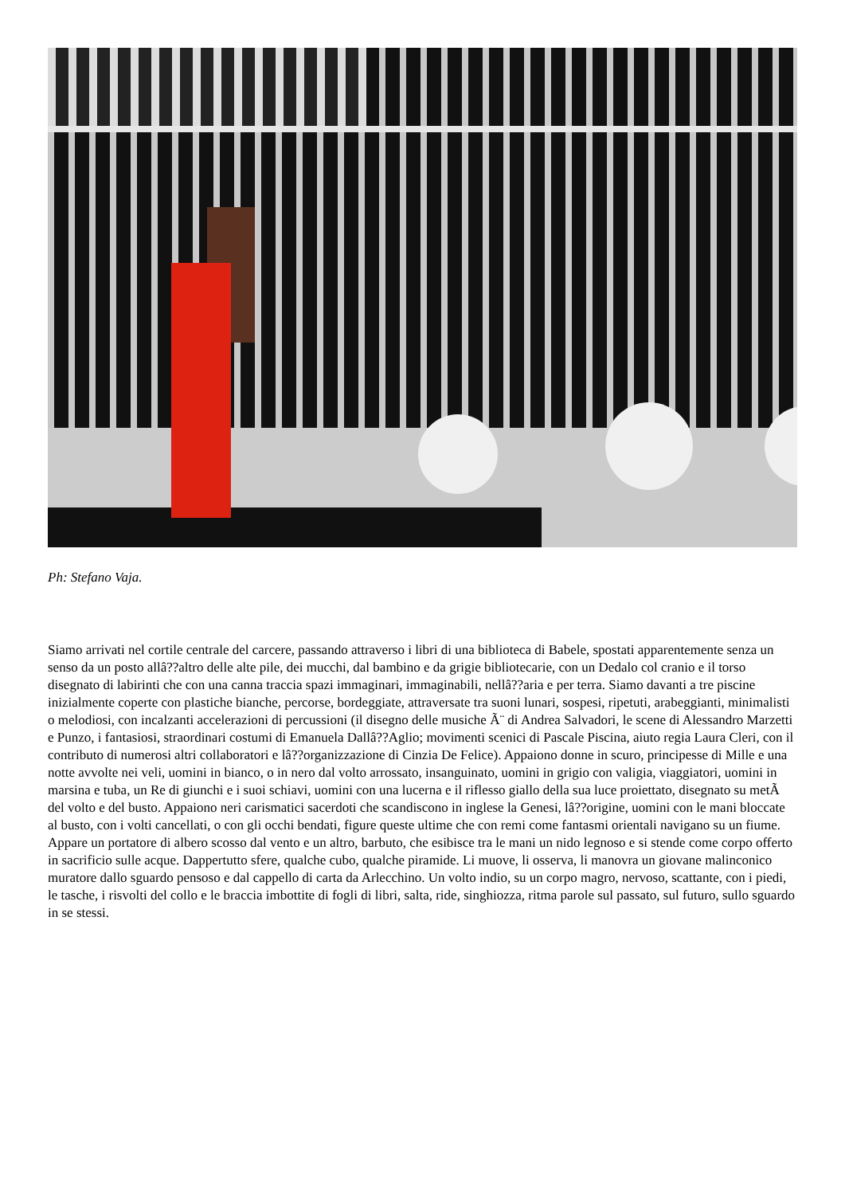Ph: Stefano Vaja.
Siamo arrivati nel cortile centrale del carcere, passando attraverso i libri di una biblioteca di Babele, spostati apparentemente senza un senso da un posto allâ??altro delle alte pile, dei mucchi, dal bambino e da grigie bibliotecarie, con un Dedalo col cranio e il torso disegnato di labirinti che con una canna traccia spazi immaginari, immaginabili, nellâ??aria e per terra. Siamo davanti a tre piscine inizialmente coperte con plastiche bianche, percorse, bordeggiate, attraversate tra suoni lunari, sospesi, ripetuti, arabeggianti, minimalisti o melodiosi, con incalzanti accelerazioni di percussioni (il disegno delle musiche Ã¨ di Andrea Salvadori, le scene di Alessandro Marzetti e Punzo, i fantasiosi, straordinari costumi di Emanuela Dallâ??Aglio; movimenti scenici di Pascale Piscina, aiuto regia Laura Cleri, con il contributo di numerosi altri collaboratori e lâ??organizzazione di Cinzia De Felice). Appaiono donne in scuro, principesse di Mille e una notte avvolte nei veli, uomini in bianco, o in nero dal volto arrossato, insanguinato, uomini in grigio con valigia, viaggiatori, uomini in marsina e tuba, un Re di giunchi e i suoi schiavi, uomini con una lucerna e il riflesso giallo della sua luce proiettato, disegnato su metÃ del volto e del busto. Appaiono neri carismatici sacerdoti che scandiscono in inglese la Genesi, lâ??origine, uomini con le mani bloccate al busto, con i volti cancellati, o con gli occhi bendati, figure queste ultime che con remi come fantasmi orientali navigano su un fiume. Appare un portatore di albero scosso dal vento e un altro, barbuto, che esibisce tra le mani un nido legnoso e si stende come corpo offerto in sacrificio sulle acque. Dappertutto sfere, qualche cubo, qualche piramide. Li muove, li osserva, li manovra un giovane malinconico muratore dallo sguardo pensoso e dal cappello di carta da Arlecchino. Un volto indio, su un corpo magro, nervoso, scattante, con i piedi, le tasche, i risvolti del collo e le braccia imbottite di fogli di libri, salta, ride, singhiozza, ritma parole sul passato, sul futuro, sullo sguardo in se stessi.